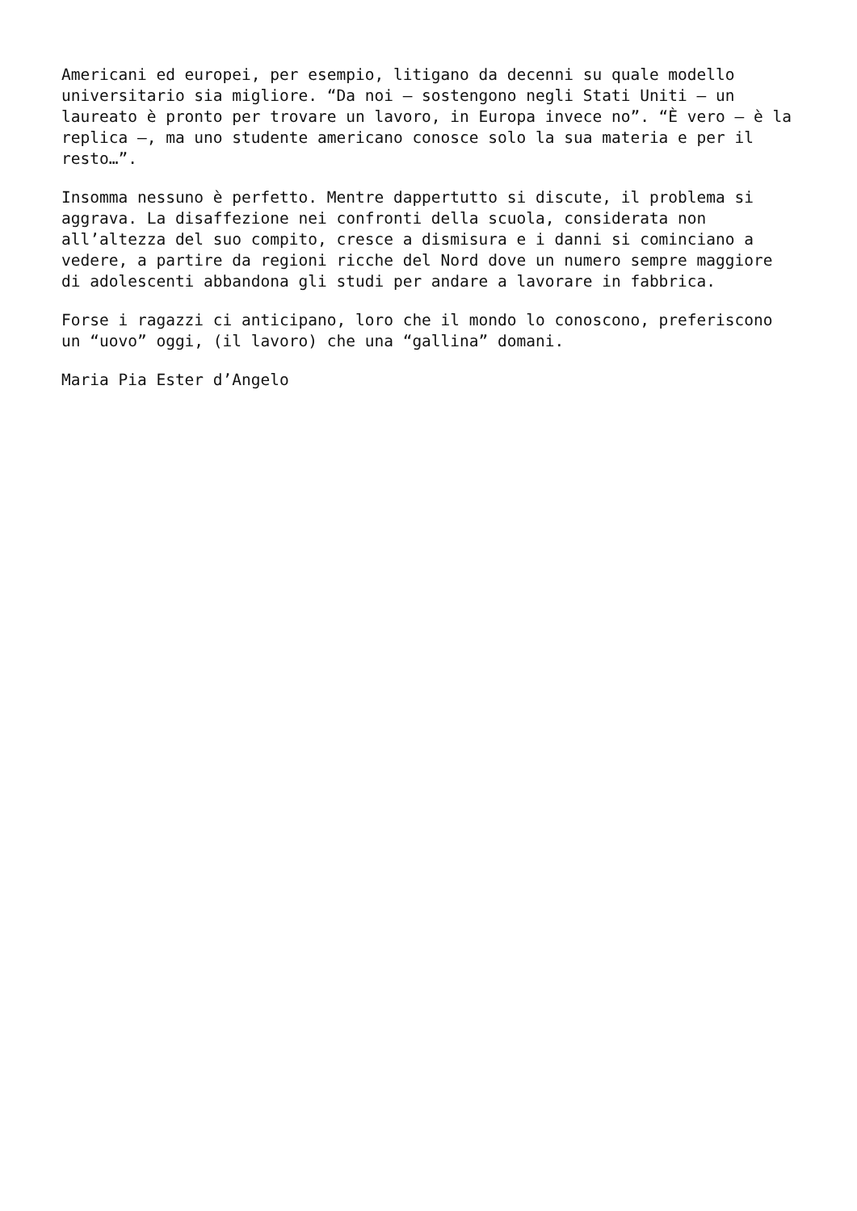Americani ed europei, per esempio, litigano da decenni su quale modello universitario sia migliore. “Da noi – sostengono negli Stati Uniti – un laureato è pronto per trovare un lavoro, in Europa invece no”. “È vero – è la replica –, ma uno studente americano conosce solo la sua materia e per il resto…”.
Insomma nessuno è perfetto. Mentre dappertutto si discute, il problema si aggrava. La disaffezione nei confronti della scuola, considerata non all’altezza del suo compito, cresce a dismisura e i danni si cominciano a vedere, a partire da regioni ricche del Nord dove un numero sempre maggiore di adolescenti abbandona gli studi per andare a lavorare in fabbrica.
Forse i ragazzi ci anticipano, loro che il mondo lo conoscono, preferiscono un “uovo” oggi, (il lavoro) che una “gallina” domani.
Maria Pia Ester d’Angelo